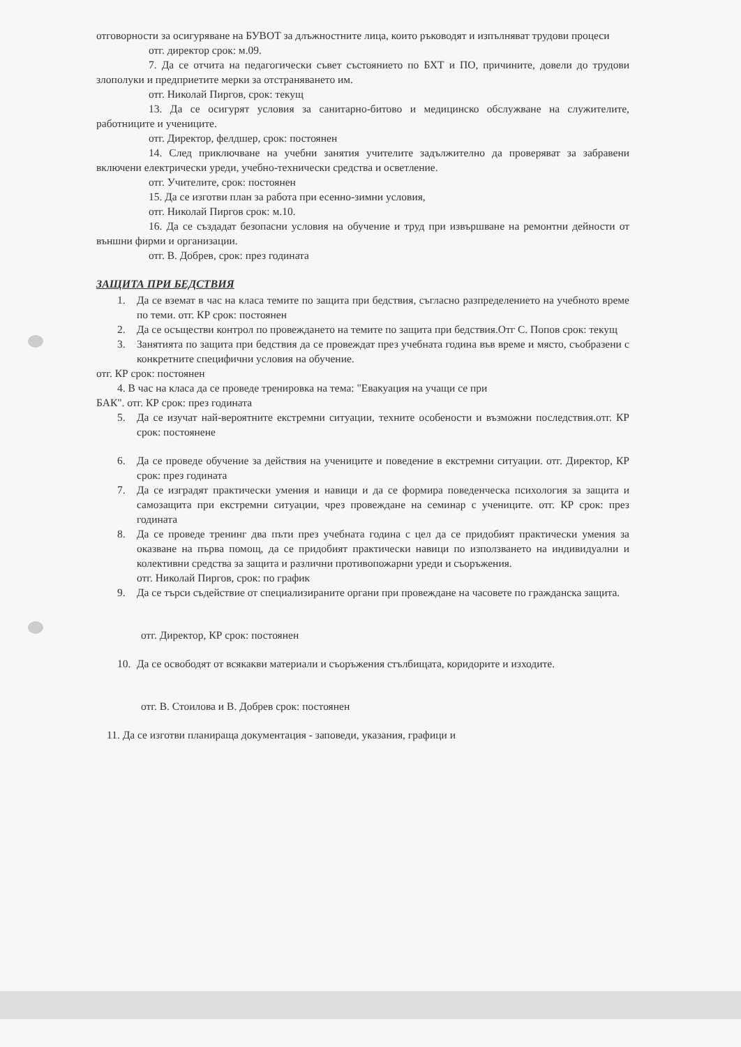отговорности за осигуряване на БУВОТ за длъжностните лица, които ръководят и изпълняват трудови процеси
отг. директор срок: м.09.
7. Да се отчита на педагогически съвет състоянието по БХТ и ПО, причините, довели до трудови злополуки и предприетите мерки за отстраняването им.
отг. Николай Пиргов, срок: текущ
13. Да се осигурят условия за санитарно-битово и медицинско обслужване на служителите, работниците и учениците.
отг. Директор, фелдшер, срок: постоянен
14. След приключване на учебни занятия учителите задължително да проверяват за забравени включени електрически уреди, учебно-технически средства и осветление.
отг. Учителите, срок: постоянен
15. Да се изготви план за работа при есенно-зимни условия,
отг. Николай Пиргов срок: м.10.
16. Да се създадат безопасни условия на обучение и труд при извършване на ремонтни дейности от външни фирми и организации.
отг. В. Добрев, срок: през годината
ЗАЩИТА ПРИ БЕДСТВИЯ
1. Да се вземат в час на класа темите по защита при бедствия, съгласно разпределението на учебното време по теми. отг. КР срок: постоянен
2. Да се осъществи контрол по провеждането на темите по защита при бедствия.Отг С. Попов срок: текущ
3. Занятията по защита при бедствия да се провеждат през учебната година във време и място, съобразени с конкретните специфични условия на обучение.
отг. КР срок: постоянен
4. В час на класа да се проведе тренировка на тема: "Евакуация на учащи се при
БАК". отг. КР срок: през годината
5. Да се изучат най-вероятните екстремни ситуации, техните особености и възможни последствия.отг. КР срок: постоянене
6. Да се проведе обучение за действия на учениците и поведение в екстремни ситуации. отг. Директор, КР срок: през годината
7. Да се изградят практически умения и навици и да се формира поведенческа психология за защита и самозащита при екстремни ситуации, чрез провеждане на семинар с учениците. отг. КР срок: през годината
8. Да се проведе тренинг два пъти през учебната година с цел да се придобият практически умения за оказване на първа помощ, да се придобият практически навици по използването на индивидуални и колективни средства за защита и различни противопожарни уреди и съоръжения.
отг. Николай Пиргов, срок: по график
9. Да се търси съдействие от специализираните органи при провеждане на часовете по гражданска защита.
отг. Директор, КР срок: постоянен
10. Да се освободят от всякакви материали и съоръжения стълбищата, коридорите и изходите.
отг. В. Стоилова и В. Добрев срок: постоянен
11. Да се изготви планираща документация - заповеди, указания, графици и